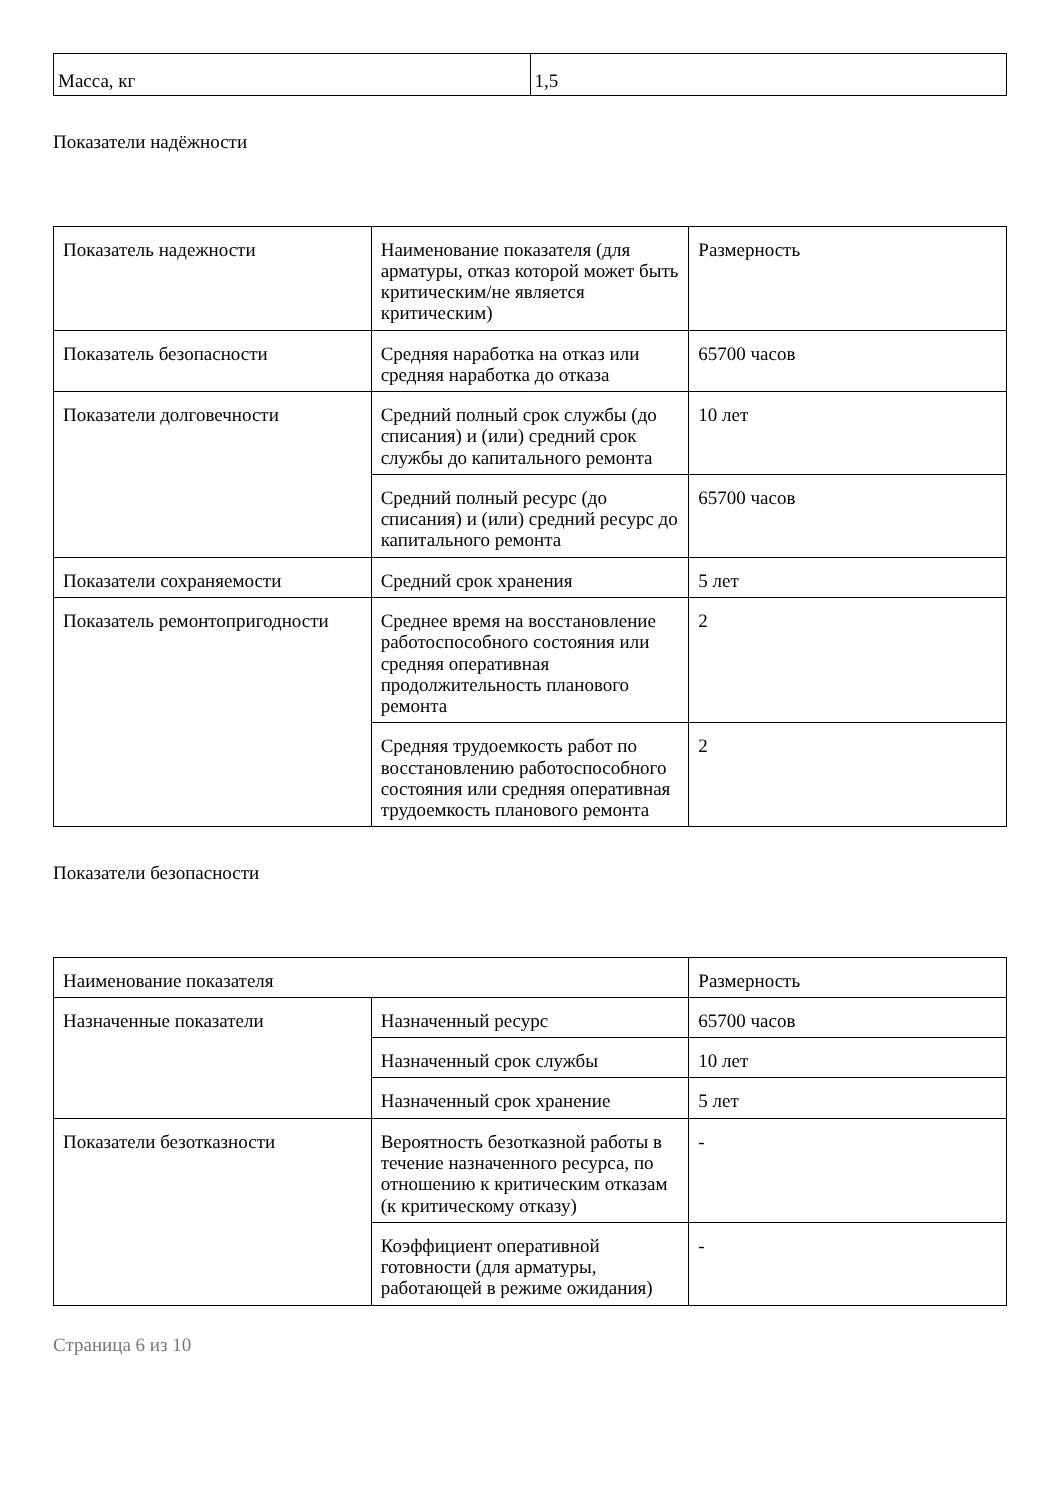| Масса, кг | 1,5 |
Показатели надёжности
| Показатель надежности | Наименование показателя (для арматуры, отказ которой может быть критическим/не является критическим) | Размерность |
| Показатель безопасности | Средняя наработка на отказ или средняя наработка до отказа | 65700 часов |
| Показатели долговечности | Средний полный срок службы (до списания) и (или) средний срок службы до капитального ремонта | 10 лет |
| | Средний полный ресурс (до списания) и (или) средний ресурс до капитального ремонта | 65700 часов |
| Показатели сохраняемости | Средний срок хранения | 5 лет |
| Показатель ремонтопригодности | Среднее время на восстановление работоспособного состояния или средняя оперативная продолжительность планового ремонта | 2 |
| | Средняя трудоемкость работ по восстановлению работоспособного состояния или средняя оперативная трудоемкость планового ремонта | 2 |
Показатели безопасности
| Наименование показателя | | Размерность |
| Назначенные показатели | Назначенный ресурс | 65700 часов |
| | Назначенный срок службы | 10 лет |
| | Назначенный срок хранение | 5 лет |
| Показатели безотказности | Вероятность безотказной работы в течение назначенного ресурса, по отношению к критическим отказам (к критическому отказу) | - |
| | Коэффициент оперативной готовности (для арматуры, работающей в режиме ожидания) | - |
Страница 6 из 10